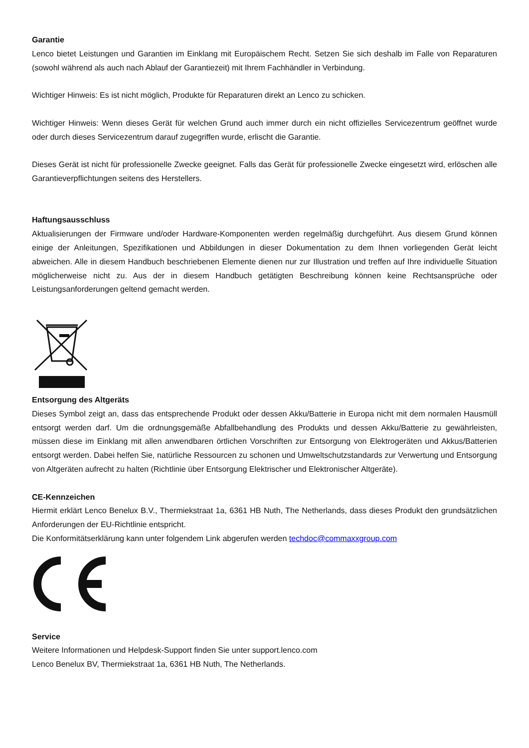Garantie
Lenco bietet Leistungen und Garantien im Einklang mit Europäischem Recht. Setzen Sie sich deshalb im Falle von Reparaturen (sowohl während als auch nach Ablauf der Garantiezeit) mit Ihrem Fachhändler in Verbindung.
Wichtiger Hinweis: Es ist nicht möglich, Produkte für Reparaturen direkt an Lenco zu schicken.
Wichtiger Hinweis: Wenn dieses Gerät für welchen Grund auch immer durch ein nicht offizielles Servicezentrum geöffnet wurde oder durch dieses Servicezentrum darauf zugegriffen wurde, erlischt die Garantie.
Dieses Gerät ist nicht für professionelle Zwecke geeignet. Falls das Gerät für professionelle Zwecke eingesetzt wird, erlöschen alle Garantieverpflichtungen seitens des Herstellers.
Haftungsausschluss
Aktualisierungen der Firmware und/oder Hardware-Komponenten werden regelmäßig durchgeführt. Aus diesem Grund können einige der Anleitungen, Spezifikationen und Abbildungen in dieser Dokumentation zu dem Ihnen vorliegenden Gerät leicht abweichen. Alle in diesem Handbuch beschriebenen Elemente dienen nur zur Illustration und treffen auf Ihre individuelle Situation möglicherweise nicht zu. Aus der in diesem Handbuch getätigten Beschreibung können keine Rechtsansprüche oder Leistungsanforderungen geltend gemacht werden.
Entsorgung des Altgeräts
Dieses Symbol zeigt an, dass das entsprechende Produkt oder dessen Akku/Batterie in Europa nicht mit dem normalen Hausmüll entsorgt werden darf. Um die ordnungsgemäße Abfallbehandlung des Produkts und dessen Akku/Batterie zu gewährleisten, müssen diese im Einklang mit allen anwendbaren örtlichen Vorschriften zur Entsorgung von Elektrogeräten und Akkus/Batterien entsorgt werden. Dabei helfen Sie, natürliche Ressourcen zu schonen und Umweltschutzstandards zur Verwertung und Entsorgung von Altgeräten aufrecht zu halten (Richtlinie über Entsorgung Elektrischer und Elektronischer Altgeräte).
CE-Kennzeichen
Hiermit erklärt Lenco Benelux B.V., Thermiekstraat 1a, 6361 HB Nuth, The Netherlands, dass dieses Produkt den grundsätzlichen Anforderungen der EU-Richtlinie entspricht.
Die Konformitätserklärung kann unter folgendem Link abgerufen werden techdoc@commaxxgroup.com
Service
Weitere Informationen und Helpdesk-Support finden Sie unter support.lenco.com
Lenco Benelux BV, Thermiekstraat 1a, 6361 HB Nuth, The Netherlands.